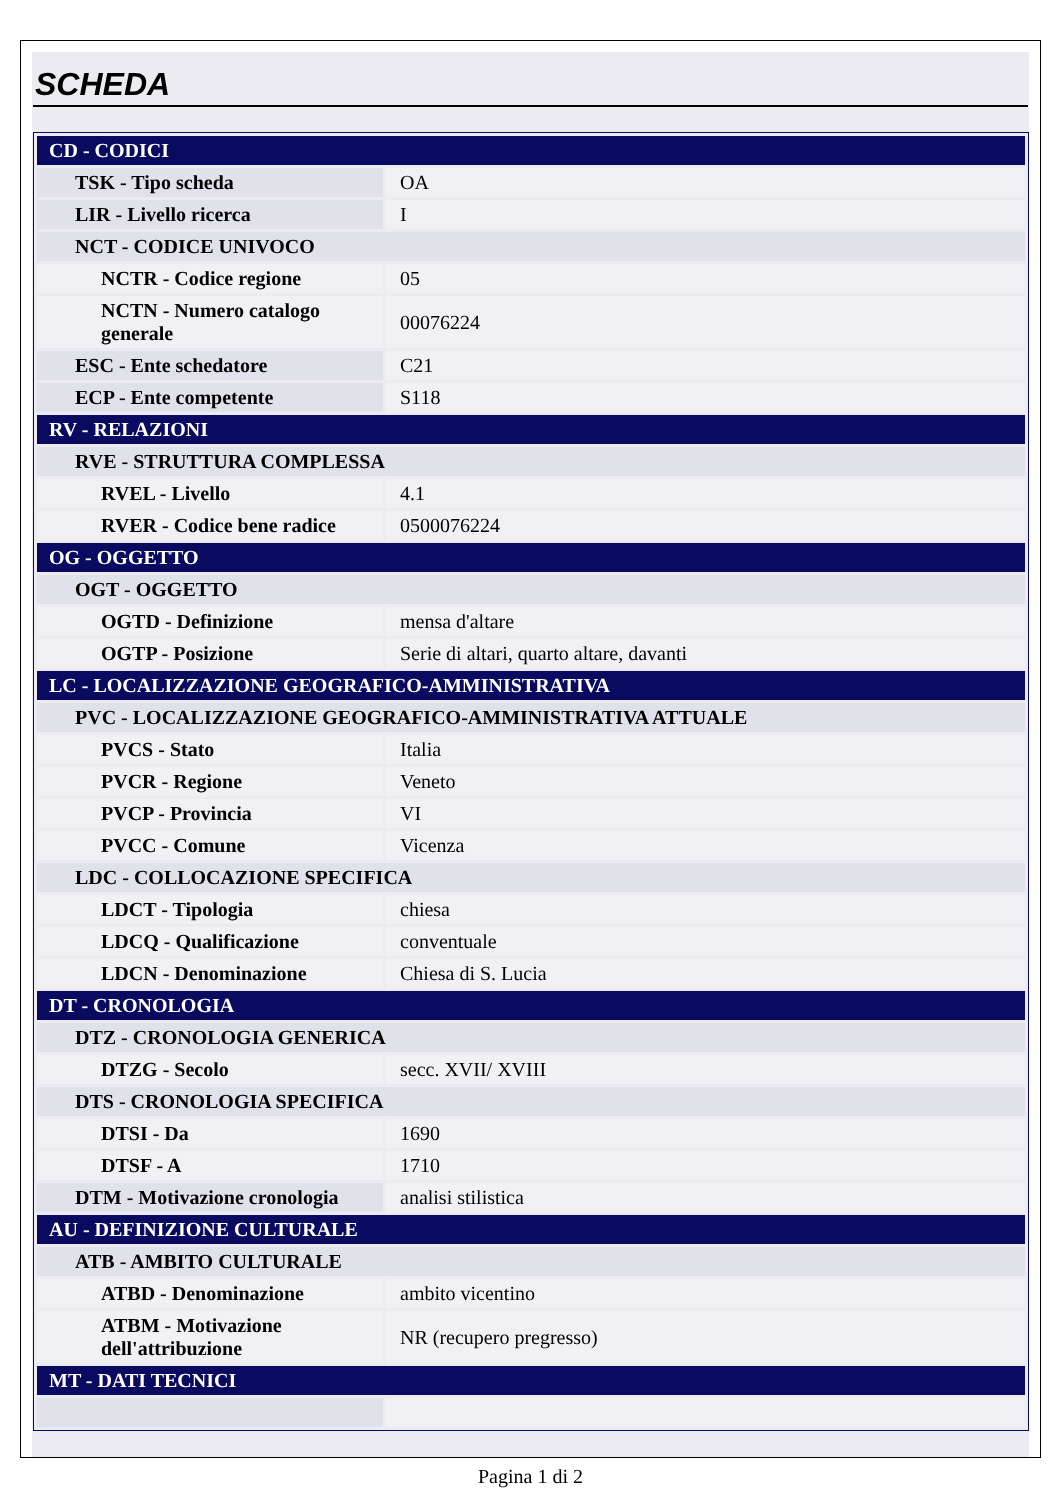SCHEDA
| CD - CODICI | |
| TSK - Tipo scheda | OA |
| LIR - Livello ricerca | I |
| NCT - CODICE UNIVOCO | |
| NCTR - Codice regione | 05 |
| NCTN - Numero catalogo generale | 00076224 |
| ESC - Ente schedatore | C21 |
| ECP - Ente competente | S118 |
| RV - RELAZIONI | |
| RVE - STRUTTURA COMPLESSA | |
| RVEL - Livello | 4.1 |
| RVER - Codice bene radice | 0500076224 |
| OG - OGGETTO | |
| OGT - OGGETTO | |
| OGTD - Definizione | mensa d'altare |
| OGTP - Posizione | Serie di altari, quarto altare, davanti |
| LC - LOCALIZZAZIONE GEOGRAFICO-AMMINISTRATIVA | |
| PVC - LOCALIZZAZIONE GEOGRAFICO-AMMINISTRATIVA ATTUALE | |
| PVCS - Stato | Italia |
| PVCR - Regione | Veneto |
| PVCP - Provincia | VI |
| PVCC - Comune | Vicenza |
| LDC - COLLOCAZIONE SPECIFICA | |
| LDCT - Tipologia | chiesa |
| LDCQ - Qualificazione | conventuale |
| LDCN - Denominazione | Chiesa di S. Lucia |
| DT - CRONOLOGIA | |
| DTZ - CRONOLOGIA GENERICA | |
| DTZG - Secolo | secc. XVII/ XVIII |
| DTS - CRONOLOGIA SPECIFICA | |
| DTSI - Da | 1690 |
| DTSF - A | 1710 |
| DTM - Motivazione cronologia | analisi stilistica |
| AU - DEFINIZIONE CULTURALE | |
| ATB - AMBITO CULTURALE | |
| ATBD - Denominazione | ambito vicentino |
| ATBM - Motivazione dell'attribuzione | NR (recupero pregresso) |
| MT - DATI TECNICI | |
Pagina 1 di 2